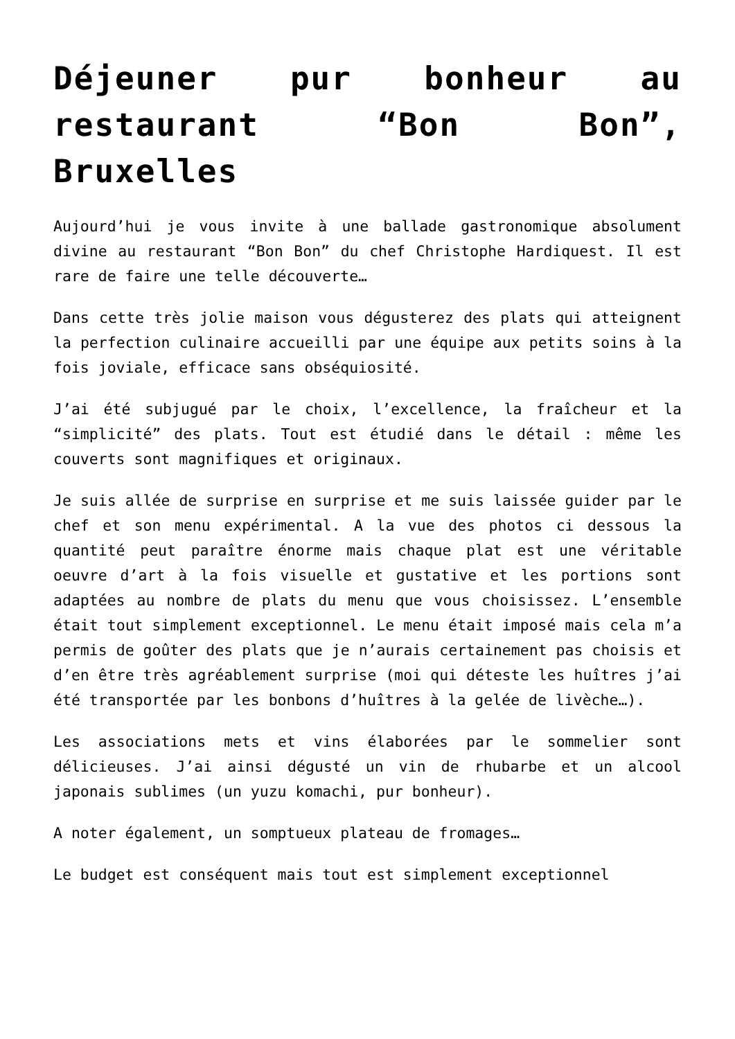Déjeuner pur bonheur au restaurant “Bon Bon”, Bruxelles
Aujourd’hui je vous invite à une ballade gastronomique absolument divine au restaurant “Bon Bon” du chef Christophe Hardiquest. Il est rare de faire une telle découverte…
Dans cette très jolie maison vous dégusterez des plats qui atteignent la perfection culinaire accueilli par une équipe aux petits soins à la fois joviale, efficace sans obséquiosité.
J’ai été subjugué par le choix, l’excellence, la fraîcheur et la “simplicité” des plats. Tout est étudié dans le détail : même les couverts sont magnifiques et originaux.
Je suis allée de surprise en surprise et me suis laissée guider par le chef et son menu expérimental. A la vue des photos ci dessous la quantité peut paraître énorme mais chaque plat est une véritable oeuvre d’art à la fois visuelle et gustative et les portions sont adaptées au nombre de plats du menu que vous choisissez. L’ensemble était tout simplement exceptionnel. Le menu était imposé mais cela m’a permis de goûter des plats que je n’aurais certainement pas choisis et d’en être très agréablement surprise (moi qui déteste les huîtres j’ai été transportée par les bonbons d’huîtres à la gelée de livèche…).
Les associations mets et vins élaborées par le sommelier sont délicieuses. J’ai ainsi dégusté un vin de rhubarbe et un alcool japonais sublimes (un yuzu komachi, pur bonheur).
A noter également, un somptueux plateau de fromages…
Le budget est conséquent mais tout est simplement exceptionnel